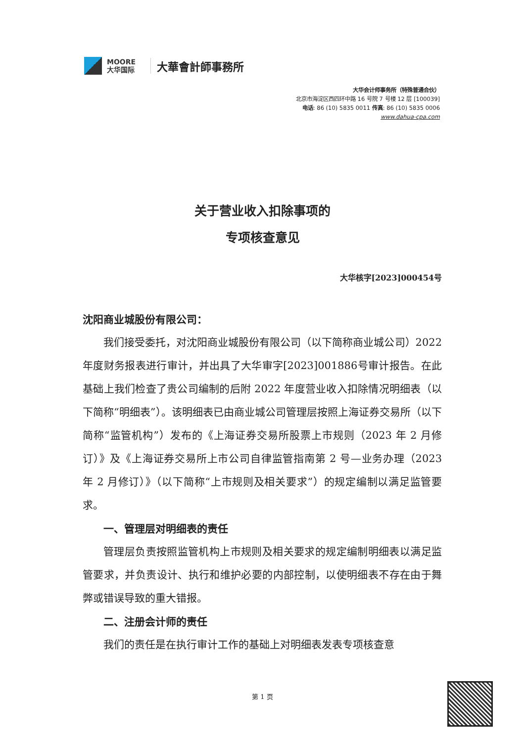MOORE
大华国际
大華會計師事務所
大华会计师事务所（特殊普通合伙）
北京市海淀区西四环中路 16 号院 7 号楼 12 层 [100039]
电话: 86 (10) 5835 0011 传真: 86 (10) 5835 0006
www.dahua-cpa.com
关于营业收入扣除事项的
专项核查意见
大华核字[2023]000454号
沈阳商业城股份有限公司：
我们接受委托，对沈阳商业城股份有限公司（以下简称商业城公司）2022 年度财务报表进行审计，并出具了大华审字[2023]001886号审计报告。在此基础上我们检查了贵公司编制的后附 2022 年度营业收入扣除情况明细表（以下简称“明细表”）。该明细表已由商业城公司管理层按照上海证券交易所（以下简称“监管机构”）发布的《上海证券交易所股票上市规则（2023 年 2 月修订）》及《上海证券交易所上市公司自律监管指南第 2 号—业务办理（2023 年 2 月修订）》（以下简称“上市规则及相关要求”）的规定编制以满足监管要求。
一、管理层对明细表的责任
管理层负责按照监管机构上市规则及相关要求的规定编制明细表以满足监管要求，并负责设计、执行和维护必要的内部控制，以使明细表不存在由于舞弊或错误导致的重大错报。
二、注册会计师的责任
我们的责任是在执行审计工作的基础上对明细表发表专项核查意
第 1 页